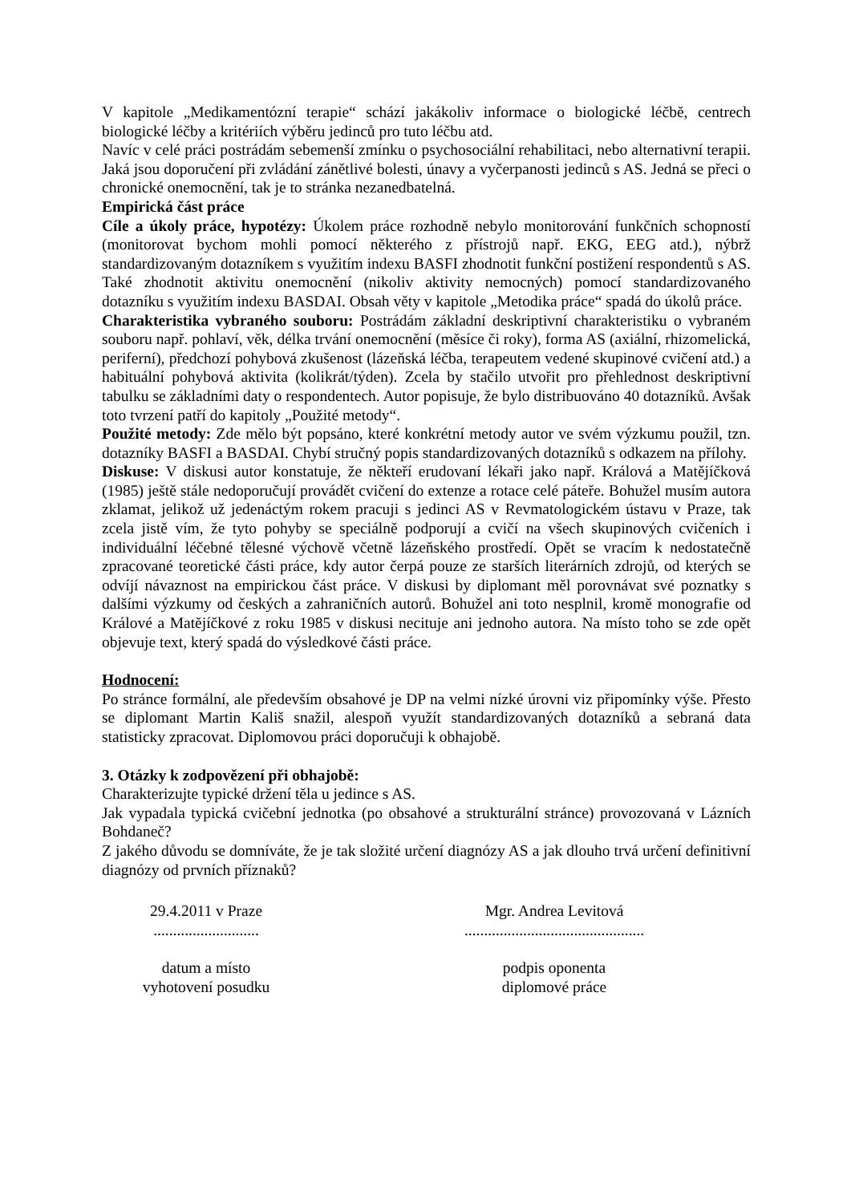V kapitole „Medikamentózní terapie“ schází jakákoliv informace o biologické léčbě, centrech biologické léčby a kritériích výběru jedinců pro tuto léčbu atd.
Navíc v celé práci postrádám sebemenší zmínku o psychosociální rehabilitaci, nebo alternativní terapii. Jaká jsou doporučení při zvládání zánětlivé bolesti, únavy a vyčerpanosti jedinců s AS. Jedná se přeci o chronické onemocnění, tak je to stránka nezanedbatelná.
Empirická část práce
Cíle a úkoly práce, hypotézy: Úkolem práce rozhodně nebylo monitorování funkčních schopností (monitorovat bychom mohli pomocí některého z přístrojů např. EKG, EEG atd.), nýbrž standardizovaným dotazníkem s využitím indexu BASFI zhodnotit funkční postižení respondentů s AS. Také zhodnotit aktivitu onemocnění (nikoliv aktivity nemocných) pomocí standardizovaného dotazníku s využitím indexu BASDAI. Obsah věty v kapitole „Metodika práce“ spadá do úkolů práce.
Charakteristika vybraného souboru: Postrádám základní deskriptivní charakteristiku o vybraném souboru např. pohlaví, věk, délka trvání onemocnění (měsíce či roky), forma AS (axiální, rhizomelická, periferní), předchozí pohybová zkušenost (lázeňská léčba, terapeutem vedené skupinové cvičení atd.) a habituální pohybová aktivita (kolikrát/týden). Zcela by stačilo utvořit pro přehlednost deskriptivní tabulku se základními daty o respondentech. Autor popisuje, že bylo distribuováno 40 dotazníků. Avšak toto tvrzení patří do kapitoly „Použité metody“.
Použité metody: Zde mělo být popsáno, které konkrétní metody autor ve svém výzkumu použil, tzn. dotazníky BASFI a BASDAI. Chybí stručný popis standardizovaných dotazníků s odkazem na přílohy.
Diskuse: V diskusi autor konstatuje, že někteří erudovaní lékaři jako např. Králová a Matějíčková (1985) ještě stále nedoporučují provádět cvičení do extenze a rotace celé páteře. Bohužel musím autora zklamat, jelikož už jedenáctým rokem pracuji s jedinci AS v Revmatologickém ústavu v Praze, tak zcela jistě vím, že tyto pohyby se speciálně podporují a cvičí na všech skupinových cvičeních i individuální léčebné tělesné výchově včetně lázeňského prostředí. Opět se vracím k nedostatečně zpracované teoretické části práce, kdy autor čerpá pouze ze starších literárních zdrojů, od kterých se odvíjí návaznost na empirickou část práce. V diskusi by diplomant měl porovnávat své poznatky s dalšími výzkumy od českých a zahraničních autorů. Bohužel ani toto nesplnil, kromě monografie od Králové a Matějíčkové z roku 1985 v diskusi necituje ani jednoho autora. Na místo toho se zde opět objevuje text, který spadá do výsledkové části práce.
Hodnocení:
Po stránce formální, ale především obsahové je DP na velmi nízké úrovni viz připomínky výše. Přesto se diplomant Martin Kališ snažil, alespoň využít standardizovaných dotazníků a sebraná data statisticky zpracovat. Diplomovou práci doporučuji k obhajobě.
3. Otázky k zodpovězení při obhajobě:
Charakterizujte typické držení těla u jedince s AS.
Jak vypadala typická cvičební jednotka (po obsahové a strukturální stránce) provozovaná v Lázních Bohdaneč?
Z jakého důvodu se domníváte, že je tak složité určení diagnózy AS a jak dlouho trvá určení definitivní diagnózy od prvních příznaků?
29.4.2011 v Praze
...........................
datum a místo
vyhotovení posudku
Mgr. Andrea Levitová
..............................................
podpis oponenta
diplomové práce